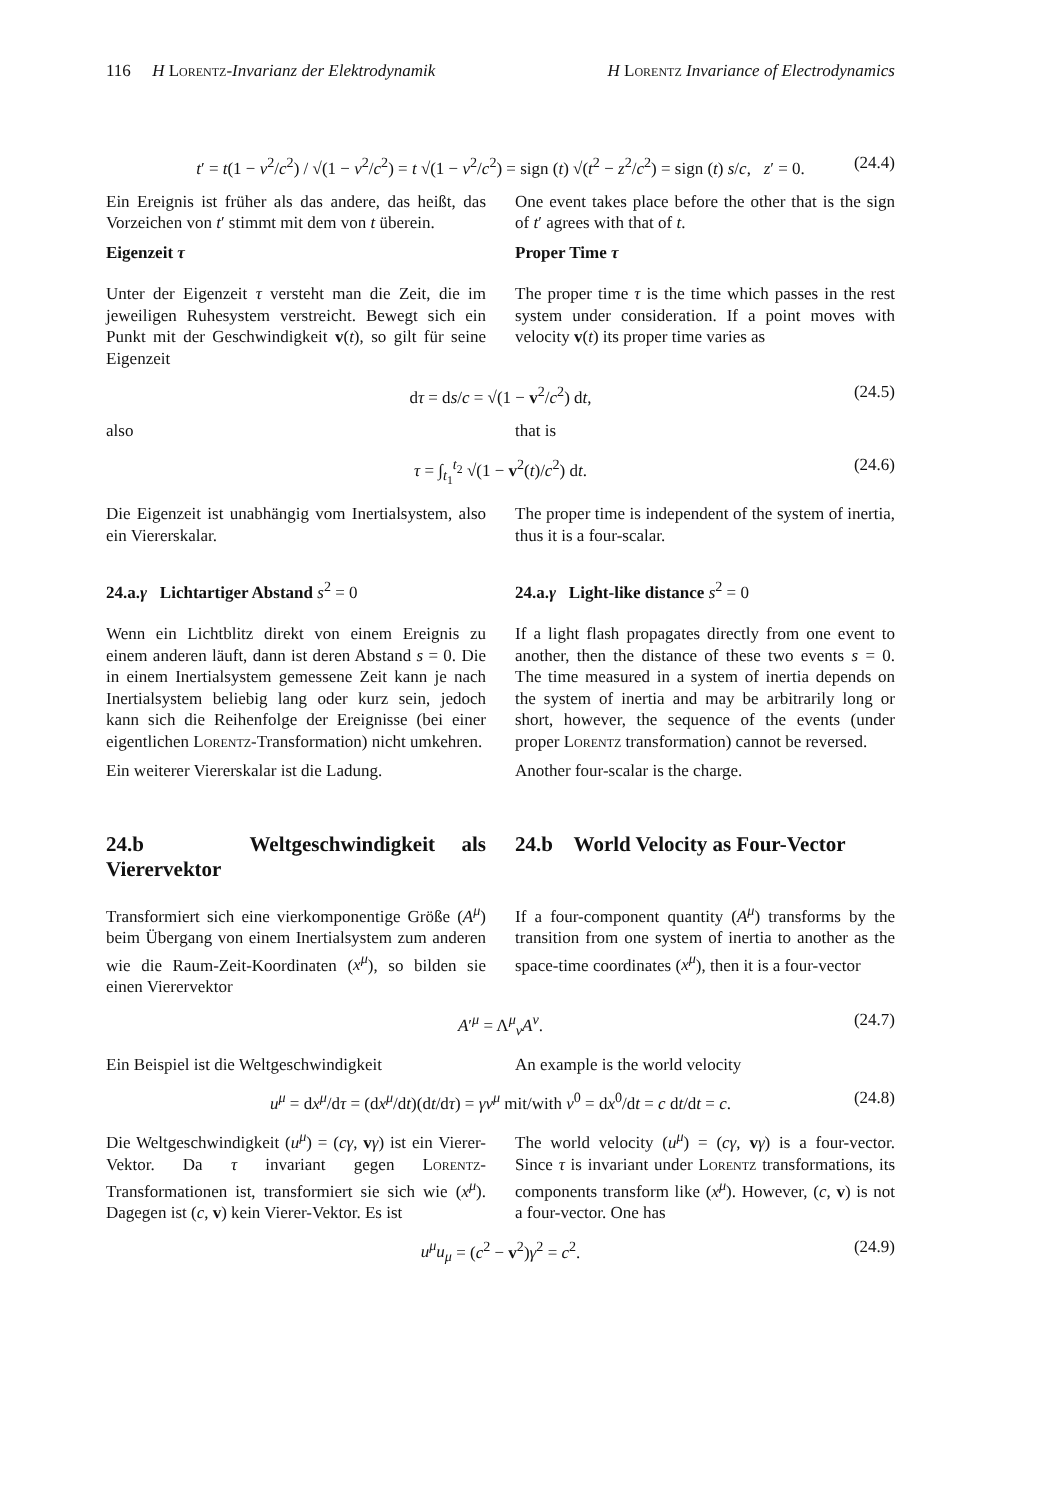116 H Lorentz-Invarianz der Elektrodynamik H Lorentz Invariance of Electrodynamics
t′ = t(1 − v<sup>2</sup>/c<sup>2</sup>) / √(1 − v<sup>2</sup>/c<sup>2</sup>) = t √(1 − v<sup>2</sup>/c<sup>2</sup>) = sign (t) √(t<sup>2</sup> − z<sup>2</sup>/c<sup>2</sup>) = sign (t) s/c, z′ = 0. (24.4)
Ein Ereignis ist früher als das andere, das heißt, das Vorzeichen von t′ stimmt mit dem von t überein.
One event takes place before the other that is the sign of t′ agrees with that of t.
Eigenzeit τ Proper Time τ
Unter der Eigenzeit τ versteht man die Zeit, die im jeweiligen Ruhesystem verstreicht. Bewegt sich ein Punkt mit der Geschwindigkeit v(t), so gilt für seine Eigenzeit
The proper time τ is the time which passes in the rest system under consideration. If a point moves with velocity v(t) its proper time varies as
dτ = ds/c = √(1 − v<sup>2</sup>/c<sup>2</sup>) dt, (24.5)
also that is
τ = ∫<sub>t<sub>1</sub></sub><sup>t<sub>2</sub></sup> √(1 − v<sup>2</sup>(t)/c<sup>2</sup>) dt. (24.6)
Die Eigenzeit ist unabhängig vom Inertialsystem, also ein Viererskalar.
The proper time is independent of the system of inertia, thus it is a four-scalar.
24.a.γ Lichtartiger Abstand s<sup>2</sup> = 0 24.a.γ Light-like distance s<sup>2</sup> = 0
Wenn ein Lichtblitz direkt von einem Ereignis zu einem anderen läuft, dann ist deren Abstand s = 0. Die in einem Inertialsystem gemessene Zeit kann je nach Inertialsystem beliebig lang oder kurz sein, jedoch kann sich die Reihenfolge der Ereignisse (bei einer eigentlichen Lorentz-Transformation) nicht umkehren.
If a light flash propagates directly from one event to another, then the distance of these two events s = 0. The time measured in a system of inertia depends on the system of inertia and may be arbitrarily long or short, however, the sequence of the events (under proper Lorentz transformation) cannot be reversed.
Ein weiterer Viererskalar ist die Ladung.
Another four-scalar is the charge.
24.b Weltgeschwindigkeit als Vierervektor
24.b World Velocity as Four-Vector
Transformiert sich eine vierkomponentige Größe (A<sup>μ</sup>) beim Übergang von einem Inertialsystem zum anderen wie die Raum-Zeit-Koordinaten (x<sup>μ</sup>), so bilden sie einen Vierervektor
If a four-component quantity (A<sup>μ</sup>) transforms by the transition from one system of inertia to another as the space-time coordinates (x<sup>μ</sup>), then it is a four-vector
A′<sup>μ</sup> = Λ<sup>μ</sup><sub>ν</sub>A<sup>ν</sup>. (24.7)
Ein Beispiel ist die Weltgeschwindigkeit
An example is the world velocity
u<sup>μ</sup> = dx<sup>μ</sup>/dτ = (dx<sup>μ</sup>/dt)(dt/dτ) = γv<sup>μ</sup> mit/with v<sup>0</sup> = dx<sup>0</sup>/dt = c dt/dt = c. (24.8)
Die Weltgeschwindigkeit (u<sup>μ</sup>) = (cγ, vγ) ist ein Vierer-Vektor. Da τ invariant gegen Lorentz-Transformationen ist, transformiert sie sich wie (x<sup>μ</sup>). Dagegen ist (c, v) kein Vierer-Vektor. Es ist
The world velocity (u<sup>μ</sup>) = (cγ, vγ) is a four-vector. Since τ is invariant under Lorentz transformations, its components transform like (x<sup>μ</sup>). However, (c, v) is not a four-vector. One has
u<sup>μ</sup>u<sub>μ</sub> = (c<sup>2</sup> − v<sup>2</sup>)γ<sup>2</sup> = c<sup>2</sup>. (24.9)